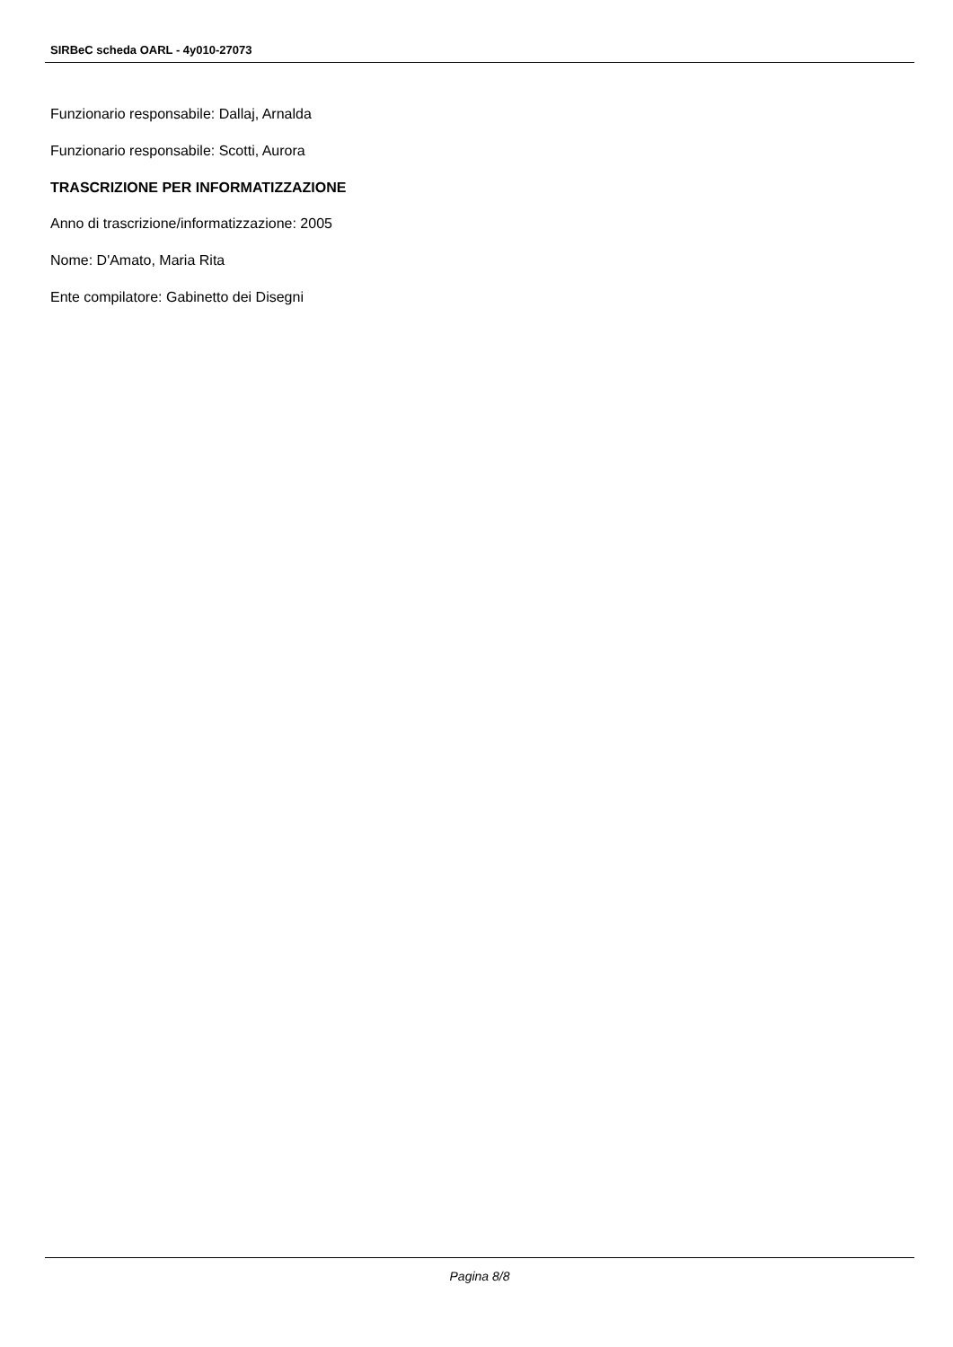SIRBeC scheda OARL - 4y010-27073
Funzionario responsabile: Dallaj, Arnalda
Funzionario responsabile: Scotti, Aurora
TRASCRIZIONE PER INFORMATIZZAZIONE
Anno di trascrizione/informatizzazione: 2005
Nome: D'Amato, Maria Rita
Ente compilatore: Gabinetto dei Disegni
Pagina 8/8